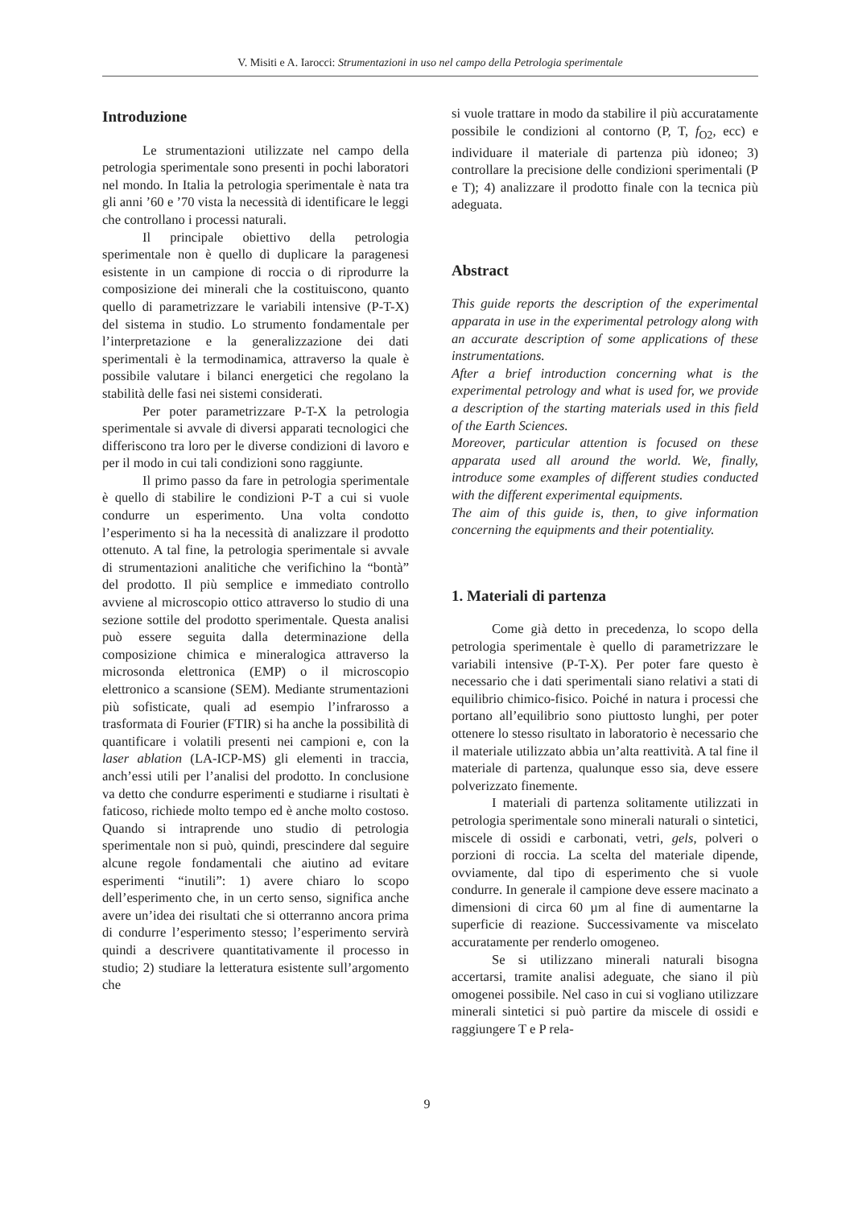V. Misiti e A. Iarocci: Strumentazioni in uso nel campo della Petrologia sperimentale
Introduzione
Le strumentazioni utilizzate nel campo della petrologia sperimentale sono presenti in pochi laboratori nel mondo. In Italia la petrologia sperimentale è nata tra gli anni ’60 e ’70 vista la necessità di identificare le leggi che controllano i processi naturali.
Il principale obiettivo della petrologia sperimentale non è quello di duplicare la paragenesi esistente in un campione di roccia o di riprodurre la composizione dei minerali che la costituiscono, quanto quello di parametrizzare le variabili intensive (P-T-X) del sistema in studio. Lo strumento fondamentale per l’interpretazione e la generalizzazione dei dati sperimentali è la termodinamica, attraverso la quale è possibile valutare i bilanci energetici che regolano la stabilità delle fasi nei sistemi considerati.
Per poter parametrizzare P-T-X la petrologia sperimentale si avvale di diversi apparati tecnologici che differiscono tra loro per le diverse condizioni di lavoro e per il modo in cui tali condizioni sono raggiunte.
Il primo passo da fare in petrologia sperimentale è quello di stabilire le condizioni P-T a cui si vuole condurre un esperimento. Una volta condotto l’esperimento si ha la necessità di analizzare il prodotto ottenuto. A tal fine, la petrologia sperimentale si avvale di strumentazioni analitiche che verifichino la “bontà” del prodotto. Il più semplice e immediato controllo avviene al microscopio ottico attraverso lo studio di una sezione sottile del prodotto sperimentale. Questa analisi può essere seguita dalla determinazione della composizione chimica e mineralogica attraverso la microsonda elettronica (EMP) o il microscopio elettronico a scansione (SEM). Mediante strumentazioni più sofisticate, quali ad esempio l’infrarosso a trasformata di Fourier (FTIR) si ha anche la possibilità di quantificare i volatili presenti nei campioni e, con la laser ablation (LA-ICP-MS) gli elementi in traccia, anch’essi utili per l’analisi del prodotto. In conclusione va detto che condurre esperimenti e studiarne i risultati è faticoso, richiede molto tempo ed è anche molto costoso. Quando si intraprende uno studio di petrologia sperimentale non si può, quindi, prescindere dal seguire alcune regole fondamentali che aiutino ad evitare esperimenti “inutili”: 1) avere chiaro lo scopo dell’esperimento che, in un certo senso, significa anche avere un’idea dei risultati che si otterranno ancora prima di condurre l’esperimento stesso; l’esperimento servirà quindi a descrivere quantitativamente il processo in studio; 2) studiare la letteratura esistente sull’argomento che
si vuole trattare in modo da stabilire il più accuratamente possibile le condizioni al contorno (P, T, f<sub>O2</sub>, ecc) e individuare il materiale di partenza più idoneo; 3) controllare la precisione delle condizioni sperimentali (P e T); 4) analizzare il prodotto finale con la tecnica più adeguata.
Abstract
This guide reports the description of the experimental apparata in use in the experimental petrology along with an accurate description of some applications of these instrumentations.
After a brief introduction concerning what is the experimental petrology and what is used for, we provide a description of the starting materials used in this field of the Earth Sciences.
Moreover, particular attention is focused on these apparata used all around the world. We, finally, introduce some examples of different studies conducted with the different experimental equipments.
The aim of this guide is, then, to give information concerning the equipments and their potentiality.
1. Materiali di partenza
Come già detto in precedenza, lo scopo della petrologia sperimentale è quello di parametrizzare le variabili intensive (P-T-X). Per poter fare questo è necessario che i dati sperimentali siano relativi a stati di equilibrio chimico-fisico. Poiché in natura i processi che portano all’equilibrio sono piuttosto lunghi, per poter ottenere lo stesso risultato in laboratorio è necessario che il materiale utilizzato abbia un’alta reattività. A tal fine il materiale di partenza, qualunque esso sia, deve essere polverizzato finemente.
I materiali di partenza solitamente utilizzati in petrologia sperimentale sono minerali naturali o sintetici, miscele di ossidi e carbonati, vetri, gels, polveri o porzioni di roccia. La scelta del materiale dipende, ovviamente, dal tipo di esperimento che si vuole condurre. In generale il campione deve essere macinato a dimensioni di circa 60 µm al fine di aumentarne la superficie di reazione. Successivamente va miscelato accuratamente per renderlo omogeneo.
Se si utilizzano minerali naturali bisogna accertarsi, tramite analisi adeguate, che siano il più omogenei possibile. Nel caso in cui si vogliano utilizzare minerali sintetici si può partire da miscele di ossidi e raggiungere T e P rela-
9